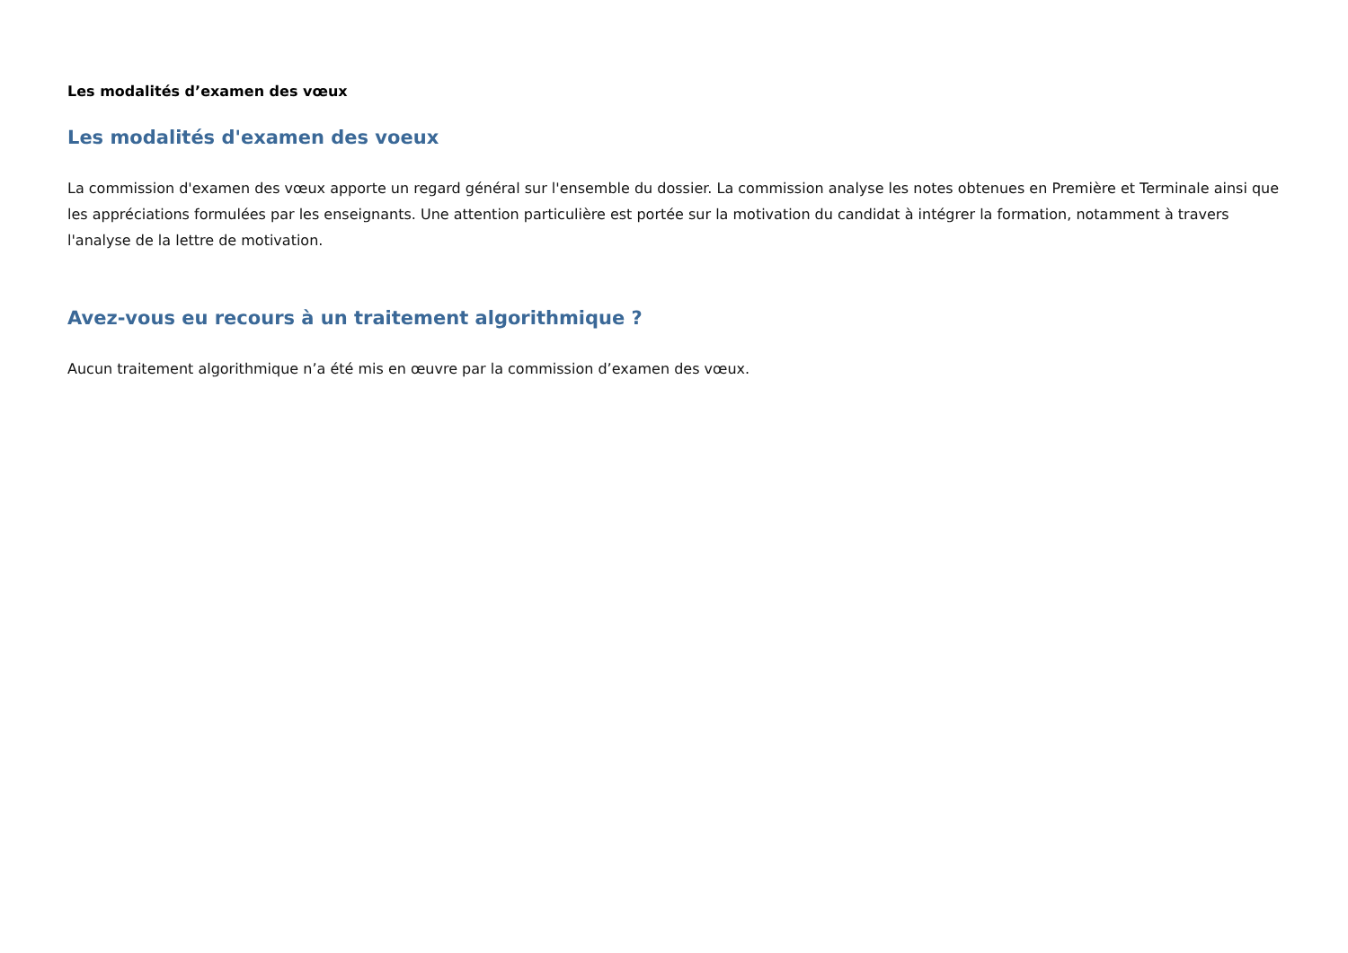Les modalités d’examen des vœux
Les modalités d'examen des voeux
La commission d'examen des vœux apporte un regard général sur l'ensemble du dossier. La commission analyse les notes obtenues en Première et Terminale ainsi que les appréciations formulées par les enseignants. Une attention particulière est portée sur la motivation du candidat à intégrer la formation, notamment à travers l'analyse de la lettre de motivation.
Avez-vous eu recours à un traitement algorithmique ?
Aucun traitement algorithmique n’a été mis en œuvre par la commission d’examen des vœux.